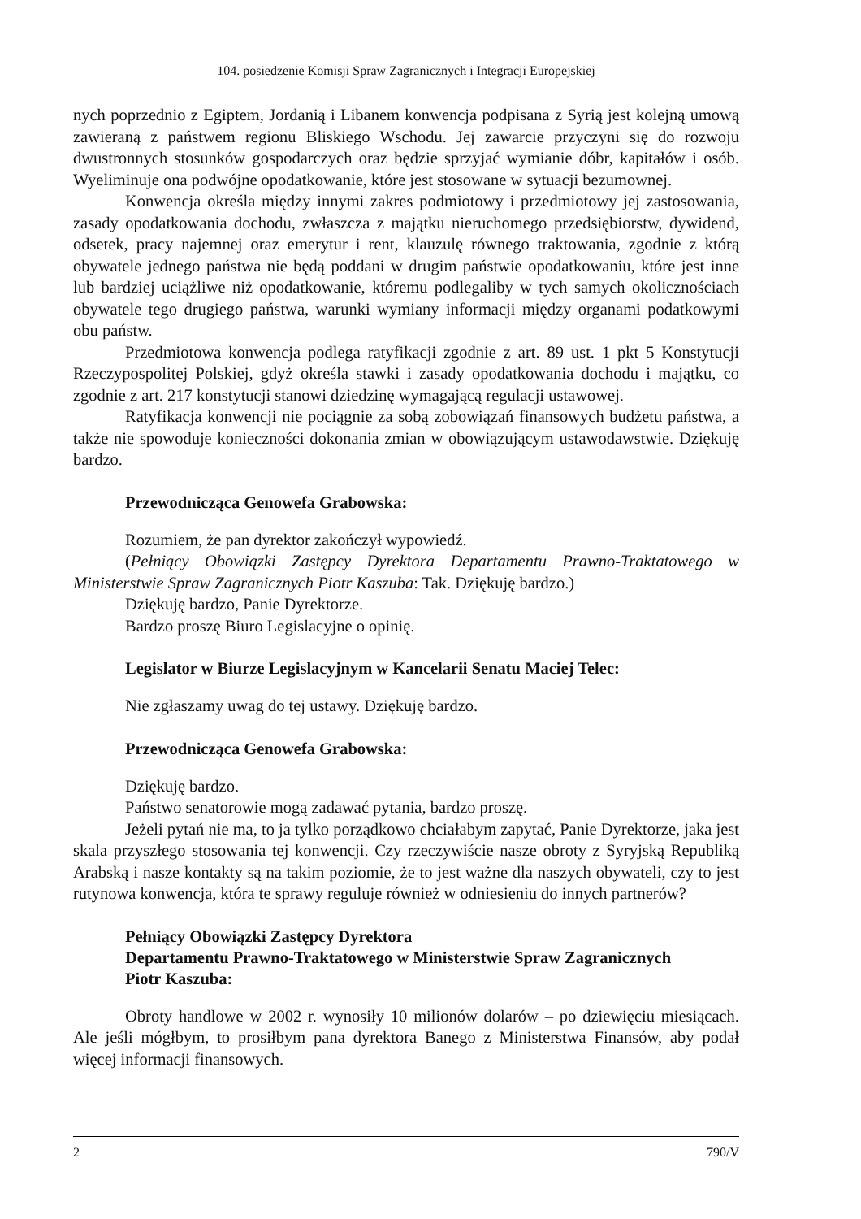104. posiedzenie Komisji Spraw Zagranicznych i Integracji Europejskiej
nych poprzednio z Egiptem, Jordanią i Libanem konwencja podpisana z Syrią jest kolejną umową zawieraną z państwem regionu Bliskiego Wschodu. Jej zawarcie przyczyni się do rozwoju dwustronnych stosunków gospodarczych oraz będzie sprzyjać wymianie dóbr, kapitałów i osób. Wyeliminuje ona podwójne opodatkowanie, które jest stosowane w sytuacji bezumownej.
Konwencja określa między innymi zakres podmiotowy i przedmiotowy jej zastosowania, zasady opodatkowania dochodu, zwłaszcza z majątku nieruchomego przedsiębiorstw, dywidend, odsetek, pracy najemnej oraz emerytur i rent, klauzulę równego traktowania, zgodnie z którą obywatele jednego państwa nie będą poddani w drugim państwie opodatkowaniu, które jest inne lub bardziej uciążliwe niż opodatkowanie, któremu podlegaliby w tych samych okolicznościach obywatele tego drugiego państwa, warunki wymiany informacji między organami podatkowymi obu państw.
Przedmiotowa konwencja podlega ratyfikacji zgodnie z art. 89 ust. 1 pkt 5 Konstytucji Rzeczypospolitej Polskiej, gdyż określa stawki i zasady opodatkowania dochodu i majątku, co zgodnie z art. 217 konstytucji stanowi dziedzinę wymagającą regulacji ustawowej.
Ratyfikacja konwencji nie pociągnie za sobą zobowiązań finansowych budżetu państwa, a także nie spowoduje konieczności dokonania zmian w obowiązującym ustawodawstwie. Dziękuję bardzo.
Przewodnicząca Genowefa Grabowska:
Rozumiem, że pan dyrektor zakończył wypowiedź.
(Pełniący Obowiązki Zastępcy Dyrektora Departamentu Prawno-Traktatowego w Ministerstwie Spraw Zagranicznych Piotr Kaszuba: Tak. Dziękuję bardzo.)
Dziękuję bardzo, Panie Dyrektorze.
Bardzo proszę Biuro Legislacyjne o opinię.
Legislator w Biurze Legislacyjnym w Kancelarii Senatu Maciej Telec:
Nie zgłaszamy uwag do tej ustawy. Dziękuję bardzo.
Przewodnicząca Genowefa Grabowska:
Dziękuję bardzo.
Państwo senatorowie mogą zadawać pytania, bardzo proszę.
Jeżeli pytań nie ma, to ja tylko porządkowo chciałabym zapytać, Panie Dyrektorze, jaka jest skala przyszłego stosowania tej konwencji. Czy rzeczywiście nasze obroty z Syryjską Republiką Arabską i nasze kontakty są na takim poziomie, że to jest ważne dla naszych obywateli, czy to jest rutynowa konwencja, która te sprawy reguluje również w odniesieniu do innych partnerów?
Pełniący Obowiązki Zastępcy Dyrektora
Departamentu Prawno-Traktatowego w Ministerstwie Spraw Zagranicznych
Piotr Kaszuba:
Obroty handlowe w 2002 r. wynosiły 10 milionów dolarów – po dziewięciu miesiącach. Ale jeśli mógłbym, to prosiłbym pana dyrektora Banego z Ministerstwa Finansów, aby podał więcej informacji finansowych.
2 790/V